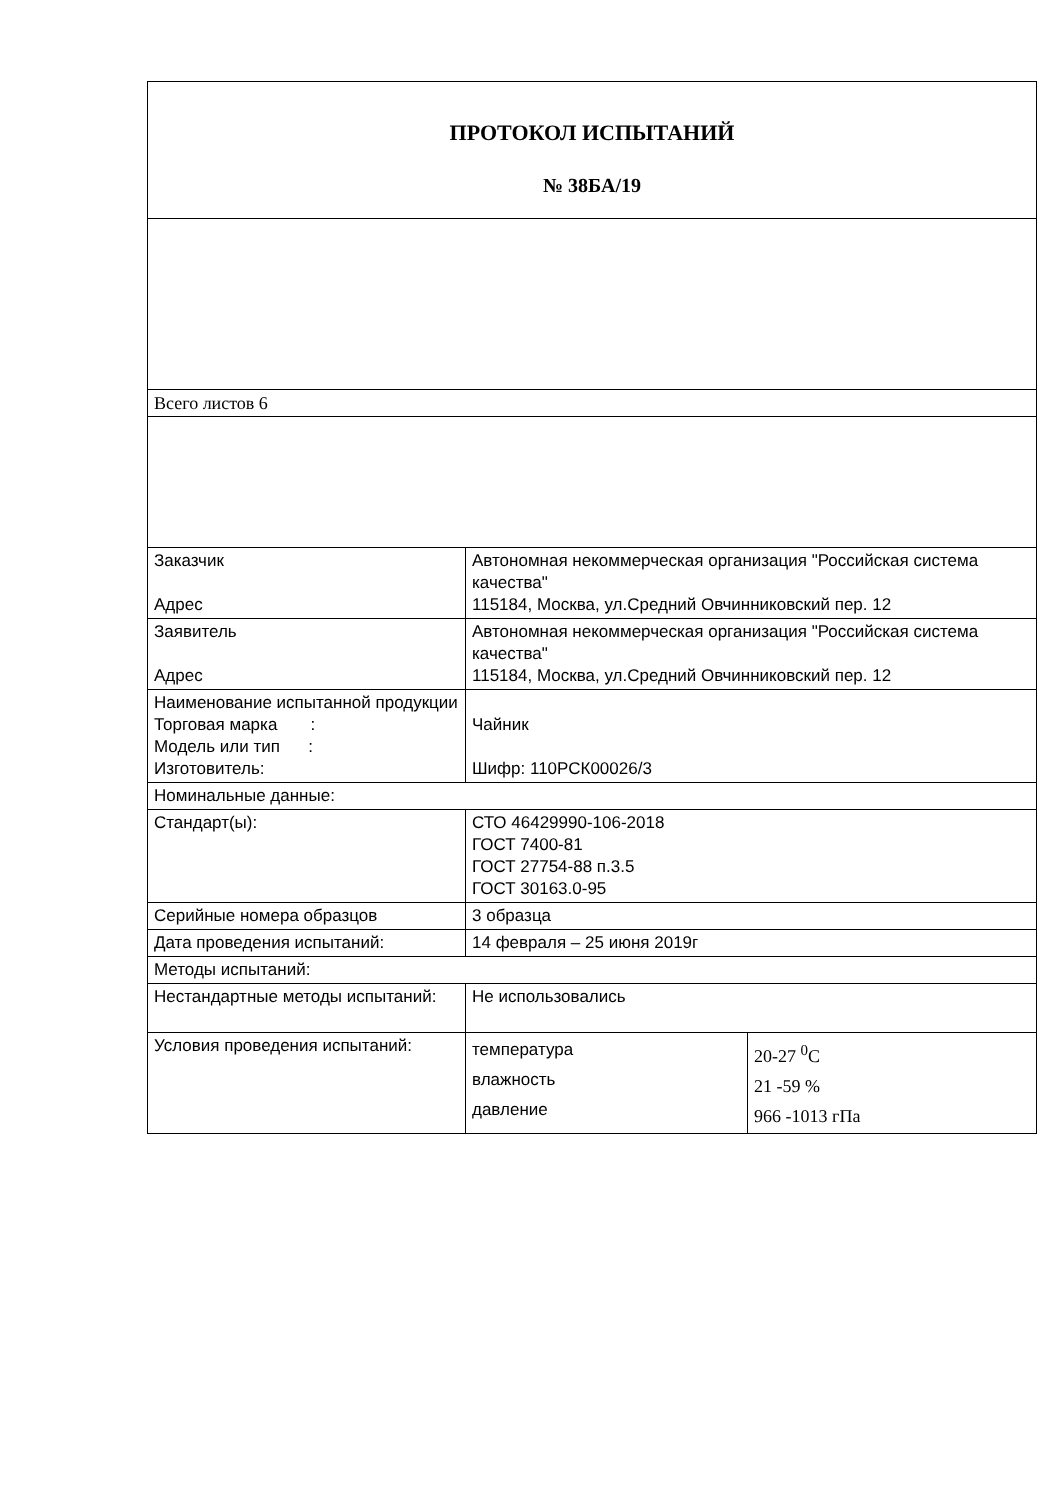| ПРОТОКОЛ ИСПЫТАНИЙ № 38БА/19 | | |
| Всего листов 6 | | |
| Заказчик Адрес | Автономная некоммерческая организация "Российская система качества" 115184, Москва, ул.Средний Овчинниковский пер. 12 | |
| Заявитель Адрес | Автономная некоммерческая организация "Российская система качества" 115184, Москва, ул.Средний Овчинниковский пер. 12 | |
| Наименование испытанной продукции Торговая марка : Модель или тип : Изготовитель: | Чайник Шифр: 110РСК00026/3 | |
| Номинальные данные: | | |
| Стандарт(ы): | СТО 46429990-106-2018 ГОСТ 7400-81 ГОСТ 27754-88 п.3.5 ГОСТ 30163.0-95 | |
| Серийные номера образцов | 3 образца | |
| Дата проведения испытаний: | 14 февраля – 25 июня 2019г | |
| Методы испытаний: | | |
| Нестандартные методы испытаний: | Не использовались | |
| Условия проведения испытаний: | температура влажность давление | 20-27 <sup>0</sup>C 21 -59 % 966 -1013 гПа |